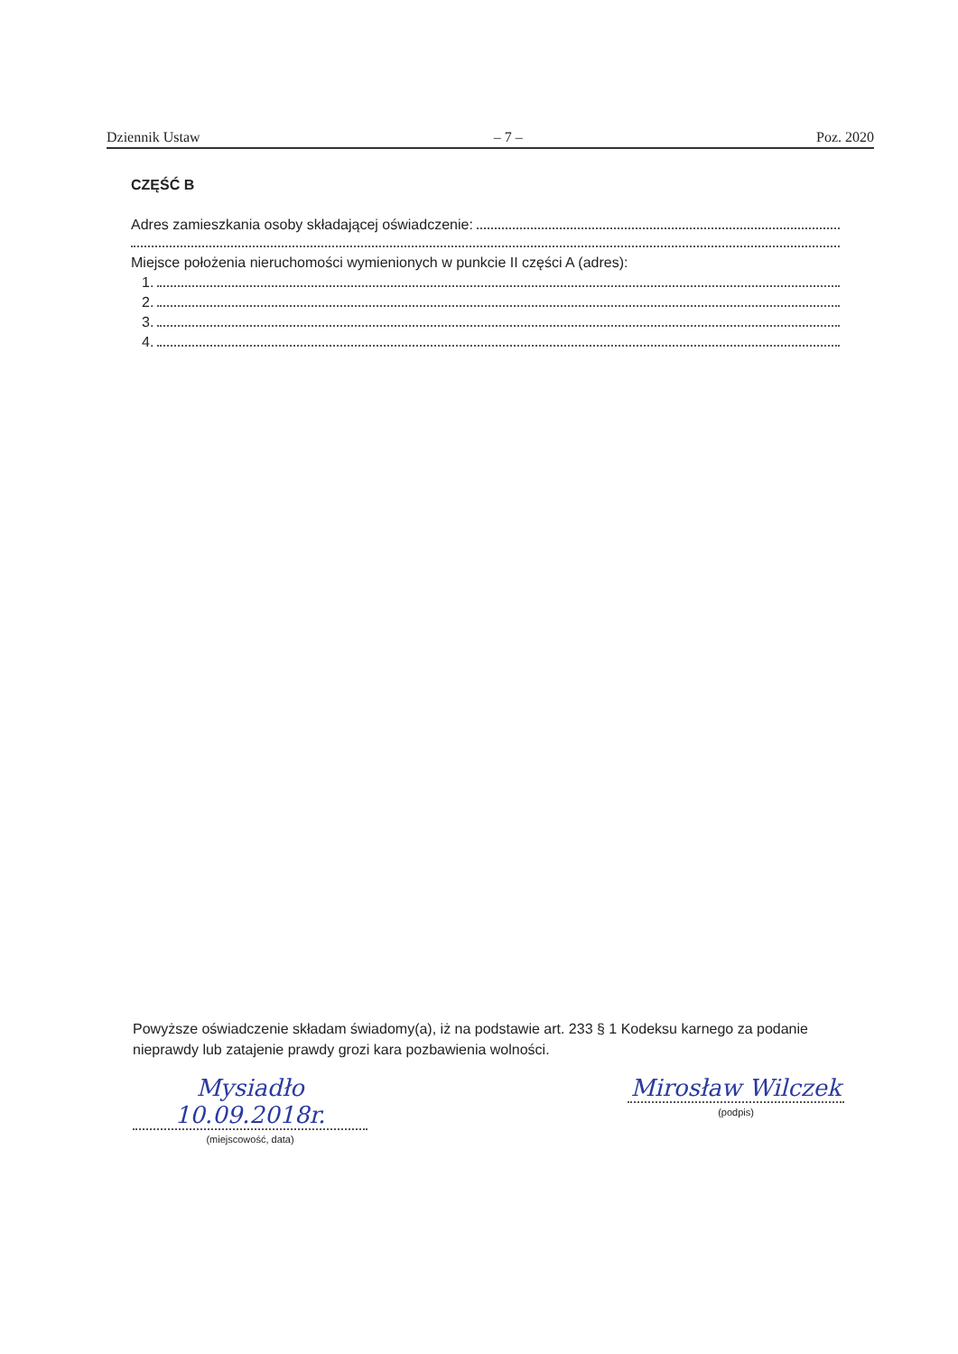Dziennik Ustaw – 7 – Poz. 2020
CZĘŚĆ B
Adres zamieszkania osoby składającej oświadczenie:
Miejsce położenia nieruchomości wymienionych w punkcie II części A (adres):
1.
2.
3.
4.
Powyższe oświadczenie składam świadomy(a), iż na podstawie art. 233 § 1 Kodeksu karnego za podanie nieprawdy lub zatajenie prawdy grozi kara pozbawienia wolności.
Mysiadło 10.09.2018r.
(miejscowość, data)
Mirosław Wilczek
(podpis)